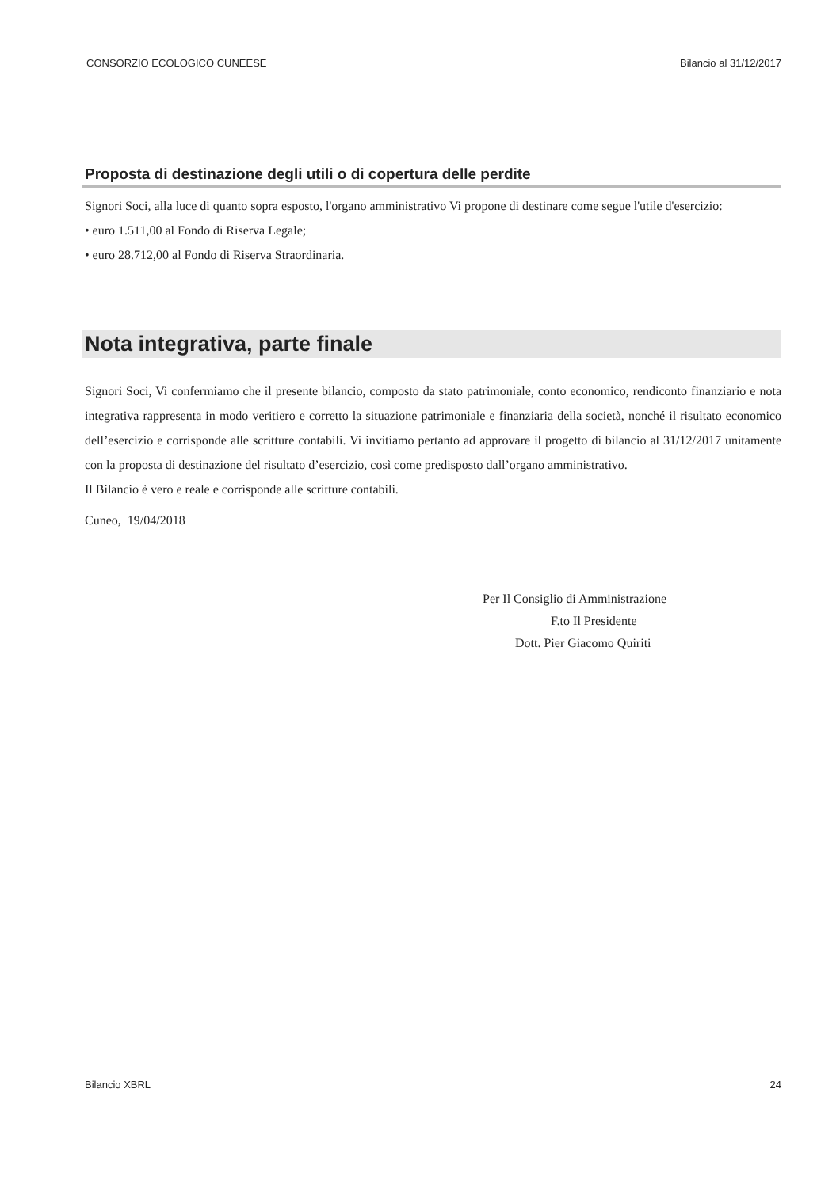CONSORZIO ECOLOGICO CUNEESE Bilancio al 31/12/2017
Proposta di destinazione degli utili o di copertura delle perdite
Signori Soci, alla luce di quanto sopra esposto, l'organo amministrativo Vi propone di destinare come segue l'utile d'esercizio:
• euro 1.511,00 al Fondo di Riserva Legale;
• euro 28.712,00 al Fondo di Riserva Straordinaria.
Nota integrativa, parte finale
Signori Soci, Vi confermiamo che il presente bilancio, composto da stato patrimoniale, conto economico, rendiconto finanziario e nota integrativa rappresenta in modo veritiero e corretto la situazione patrimoniale e finanziaria della società, nonché il risultato economico dell’esercizio e corrisponde alle scritture contabili. Vi invitiamo pertanto ad approvare il progetto di bilancio al 31/12/2017 unitamente con la proposta di destinazione del risultato d’esercizio, così come predisposto dall’organo amministrativo.
Il Bilancio è vero e reale e corrisponde alle scritture contabili.
Cuneo, 19/04/2018
Per Il Consiglio di Amministrazione
F.to Il Presidente
Dott. Pier Giacomo Quiriti
Bilancio XBRL 24